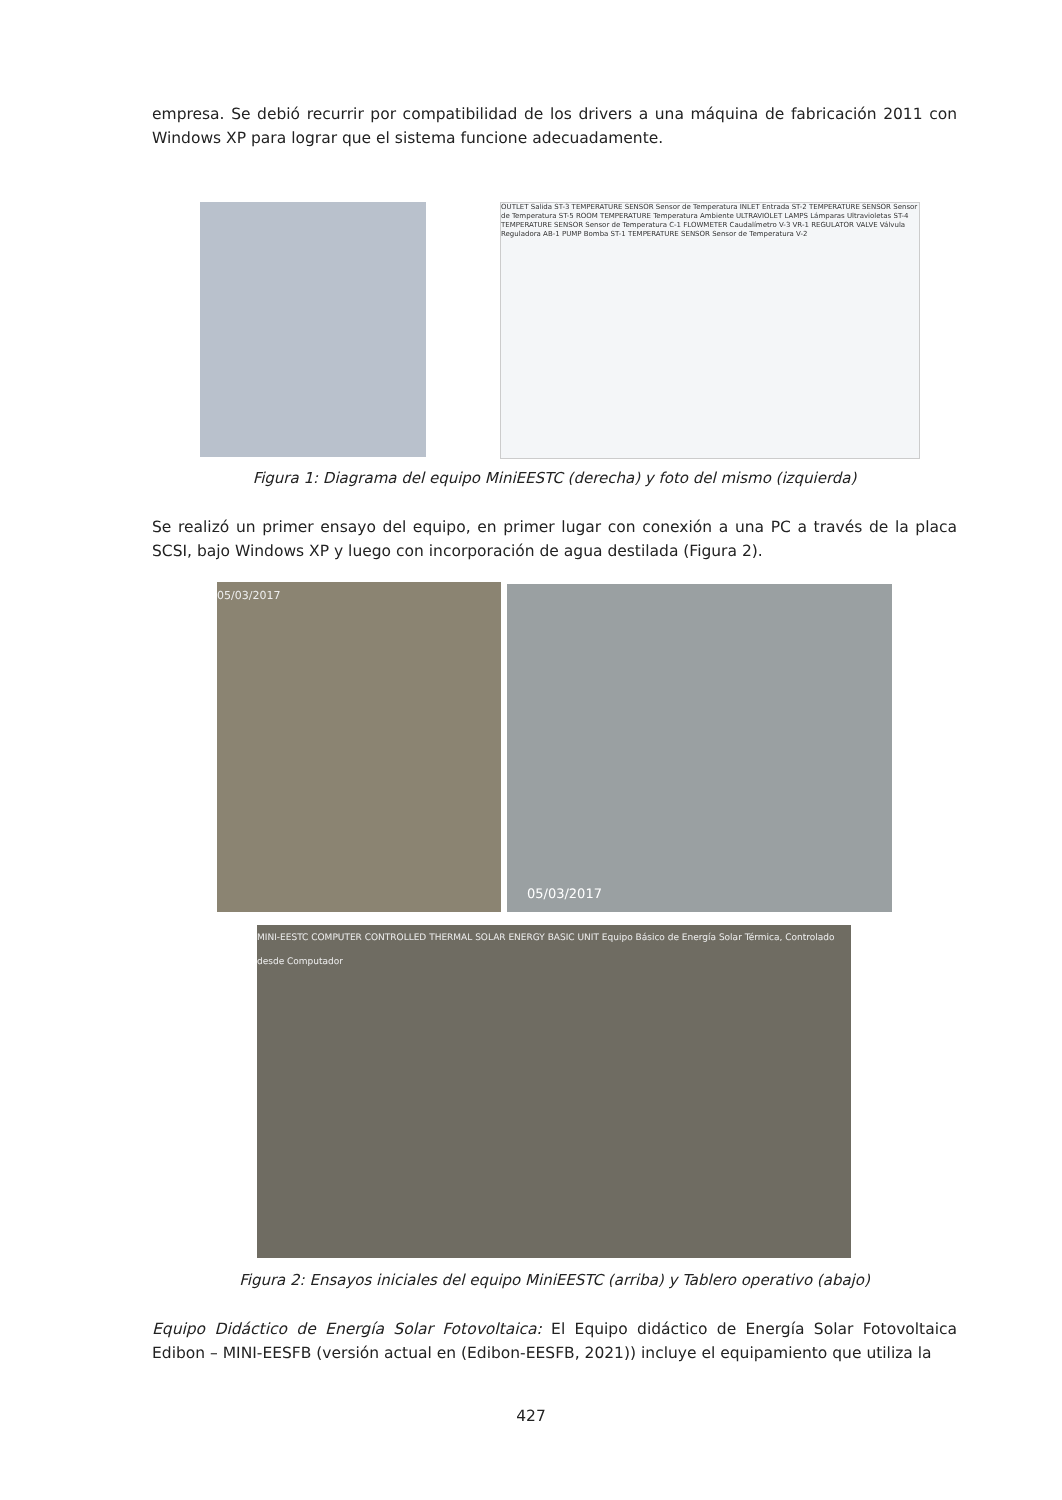empresa. Se debió recurrir por compatibilidad de los drivers a una máquina de fabricación 2011 con Windows XP para lograr que el sistema funcione adecuadamente.
OUTLET Salida ST-3 TEMPERATURE SENSOR Sensor de Temperatura INLET Entrada ST-2 TEMPERATURE SENSOR Sensor de Temperatura ST-5 ROOM TEMPERATURE Temperatura Ambiente ULTRAVIOLET LAMPS Lámparas Ultravioletas ST-4 TEMPERATURE SENSOR Sensor de Temperatura C-1 FLOWMETER Caudalímetro V-3 VR-1 REGULATOR VALVE Válvula Reguladora AB-1 PUMP Bomba ST-1 TEMPERATURE SENSOR Sensor de Temperatura V-2
Figura 1: Diagrama del equipo MiniEESTC (derecha) y foto del mismo (izquierda)
Se realizó un primer ensayo del equipo, en primer lugar con conexión a una PC a través de la placa SCSI, bajo Windows XP y luego con incorporación de agua destilada (Figura 2).
05/03/2017 05/03/2017
MINI-EESTC COMPUTER CONTROLLED THERMAL SOLAR ENERGY BASIC UNIT Equipo Básico de Energía Solar Térmica, Controlado desde Computador
Figura 2: Ensayos iniciales del equipo MiniEESTC (arriba) y Tablero operativo (abajo)
Equipo Didáctico de Energía Solar Fotovoltaica: El Equipo didáctico de Energía Solar Fotovoltaica Edibon – MINI-EESFB (versión actual en (Edibon-EESFB, 2021)) incluye el equipamiento que utiliza la
427